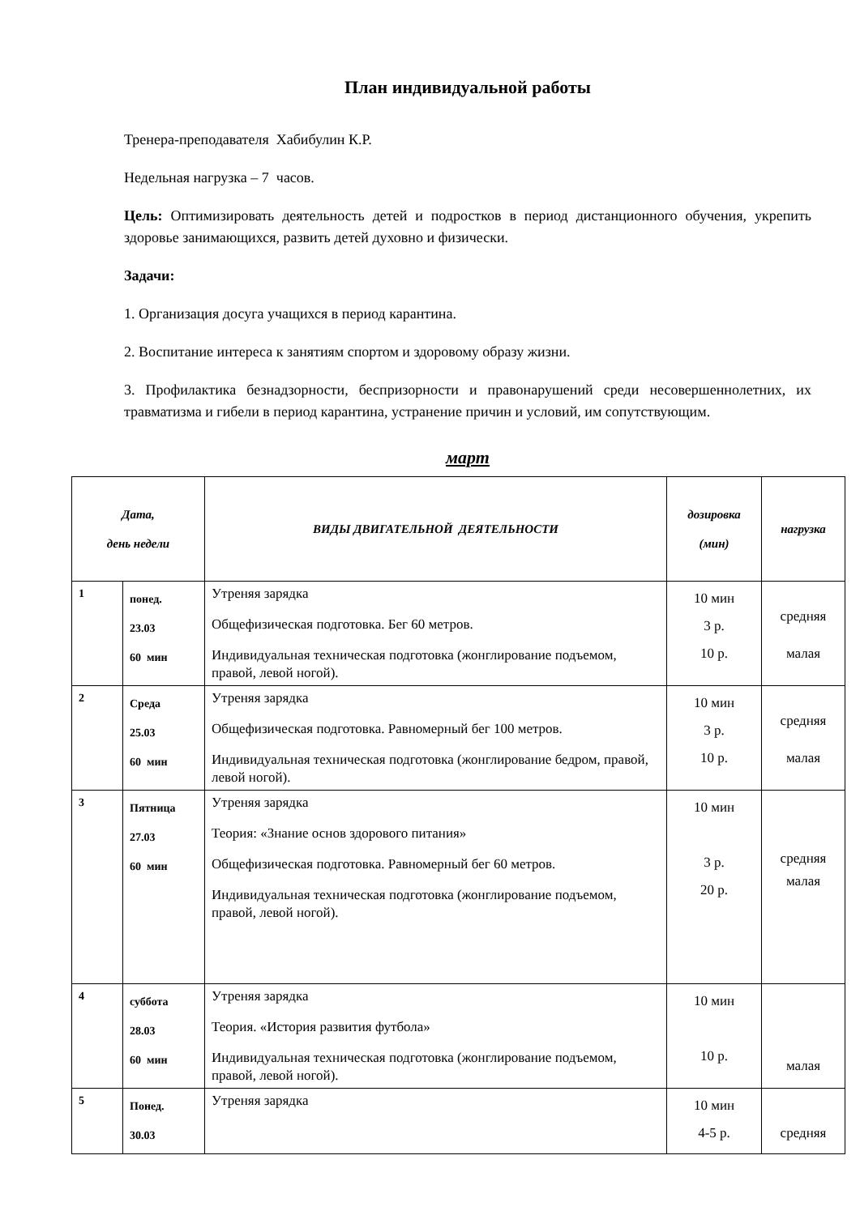План индивидуальной работы
Тренера-преподавателя Хабибулин К.Р.
Недельная нагрузка – 7 часов.
Цель: Оптимизировать деятельность детей и подростков в период дистанционного обучения, укрепить здоровье занимающихся, развить детей духовно и физически.
Задачи:
1. Организация досуга учащихся в период карантина.
2. Воспитание интереса к занятиям спортом и здоровому образу жизни.
3. Профилактика безнадзорности, беспризорности и правонарушений среди несовершеннолетних, их травматизма и гибели в период карантина, устранение причин и условий, им сопутствующим.
март
| Дата, день недели | | ВИДЫ ДВИГАТЕЛЬНОЙ ДЕЯТЕЛЬНОСТИ | дозировка (мин) | нагрузка |
| --- | --- | --- | --- | --- |
| 1 | понед. 23.03 60 мин | Утреняя зарядка Общефизическая подготовка. Бег 60 метров. Индивидуальная техническая подготовка (жонглирование подъемом, правой, левой ногой). | 10 мин 3 р. 10 р. | средняя малая |
| 2 | Среда 25.03 60 мин | Утреняя зарядка Общефизическая подготовка. Равномерный бег 100 метров. Индивидуальная техническая подготовка (жонглирование бедром, правой, левой ногой). | 10 мин 3 р. 10 р. | средняя малая |
| 3 | Пятница 27.03 60 мин | Утреняя зарядка Теория: «Знание основ здорового питания» Общефизическая подготовка. Равномерный бег 60 метров. Индивидуальная техническая подготовка (жонглирование подъемом, правой, левой ногой). | 10 мин 3 р. 20 р. | средняя малая |
| 4 | суббота 28.03 60 мин | Утреняя зарядка Теория. «История развития футбола» Индивидуальная техническая подготовка (жонглирование подъемом, правой, левой ногой). | 10 мин 10 р. | малая |
| 5 | Понед. 30.03 | Утреняя зарядка | 10 мин 4-5 р. | средняя |